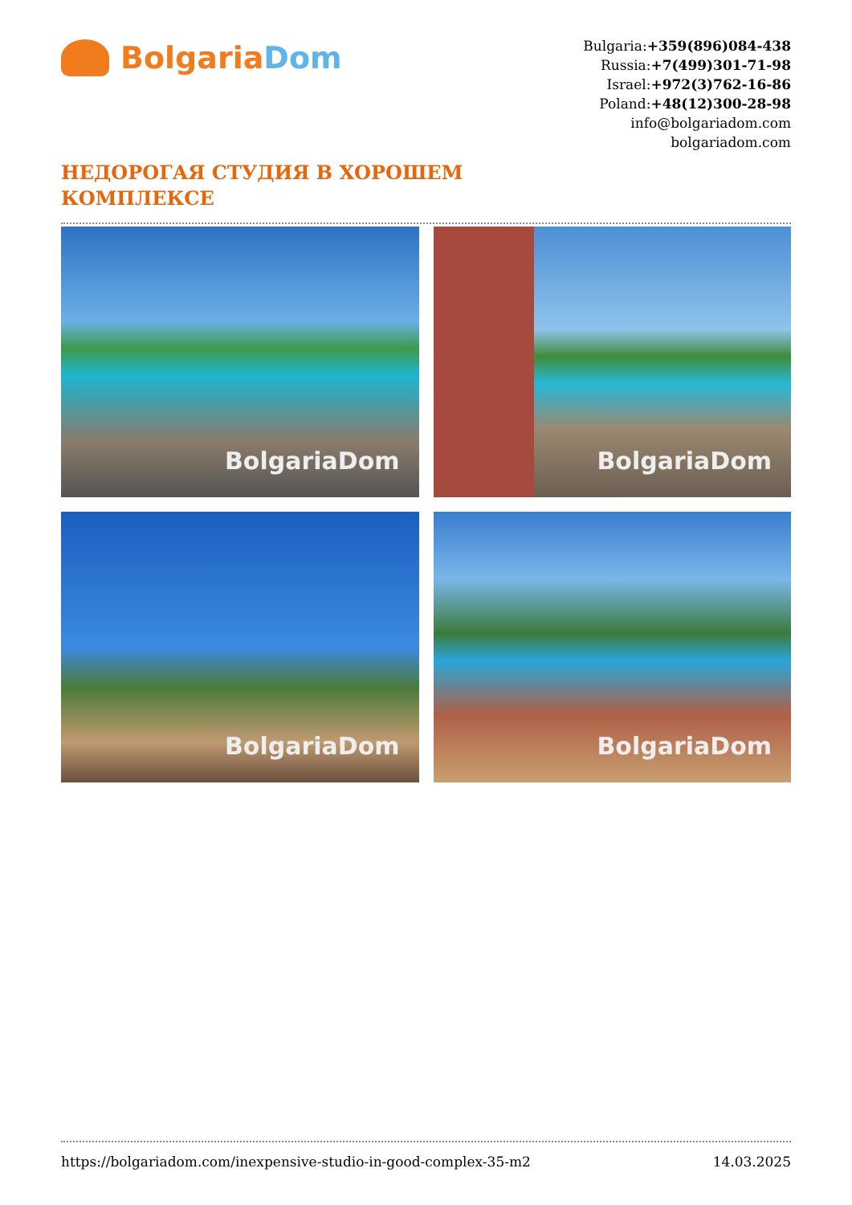Bolgaria Dom
Bulgaria:+359(896)084-438
Russia:+7(499)301-71-98
Israel:+972(3)762-16-86
Poland:+48(12)300-28-98
info@bolgariadom.com
bolgariadom.com
НЕДОРОГАЯ СТУДИЯ В ХОРОШЕМ КОМПЛЕКСЕ
BolgariaDom
BolgariaDom
BolgariaDom
BolgariaDom
https://bolgariadom.com/inexpensive-studio-in-good-complex-35-m2 14.03.2025